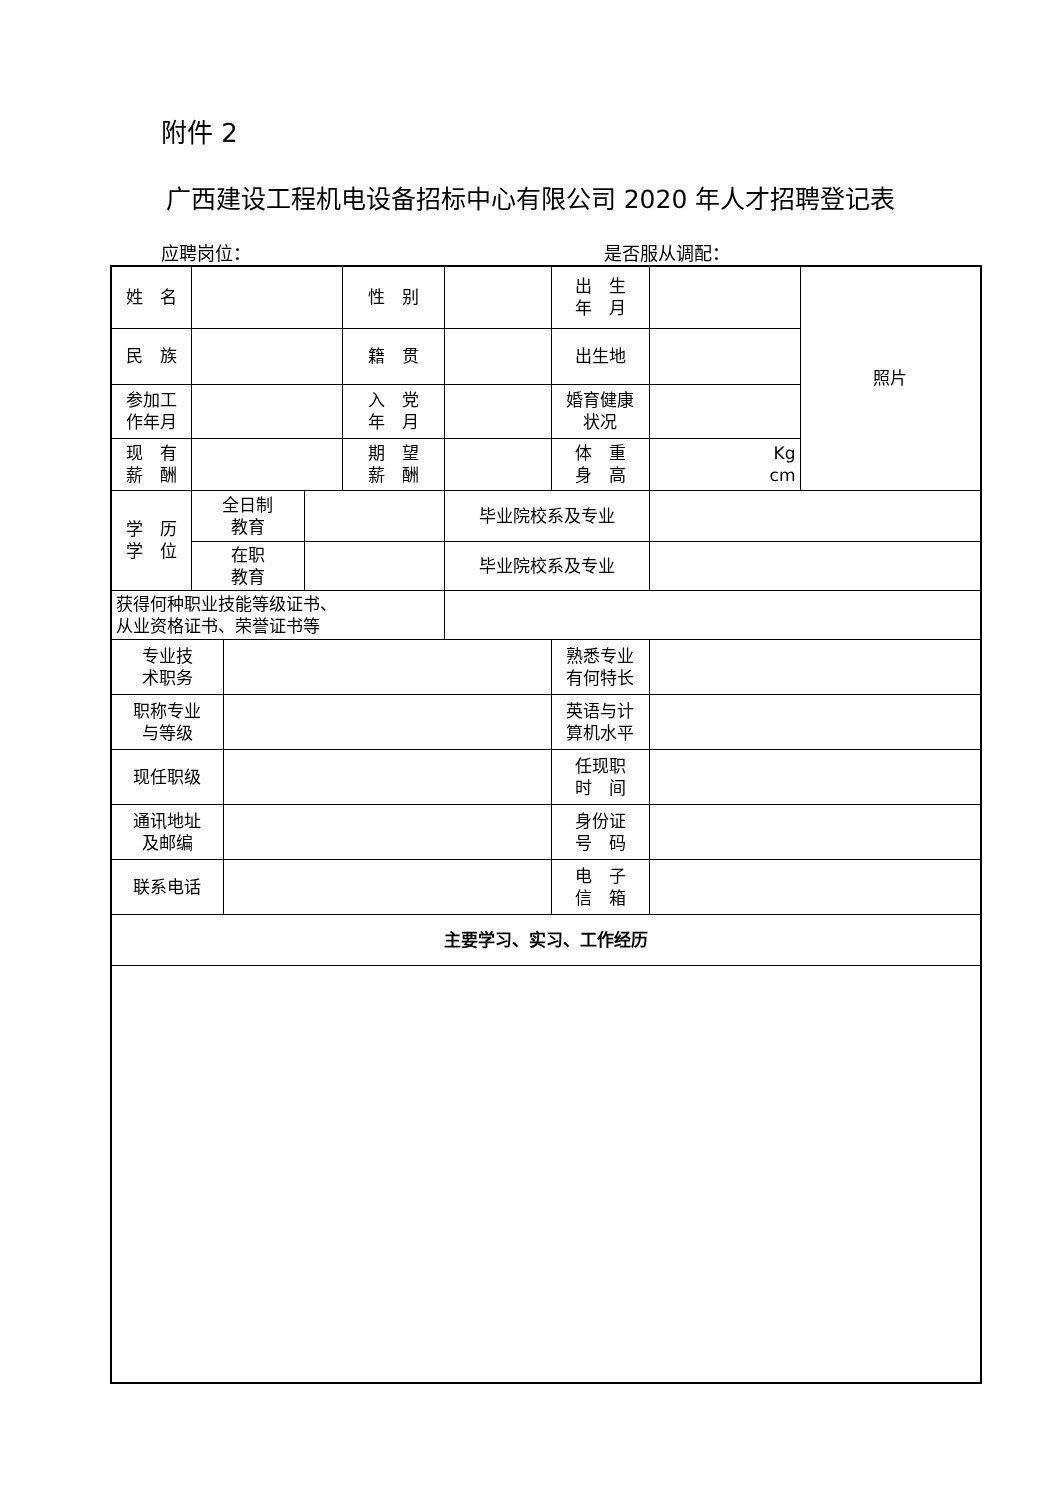附件 2
广西建设工程机电设备招标中心有限公司 2020 年人才招聘登记表
应聘岗位： 是否服从调配：
| 姓 名 | | | | 性 别 | | 出 生 年 月 | | 照片 |
| 民 族 | | | | 籍 贯 | | 出生地 | | |
| 参加工 作年月 | | | | 入 党 年 月 | | 婚育健康 状况 | | |
| 现 有 薪 酬 | | | | 期 望 薪 酬 | | 体 重 身 高 | Kg cm | |
| 学 历 学 位 | 全日制 教育 | | | | 毕业院校系及专业 | | | |
| | 在职 教育 | | | | 毕业院校系及专业 | | | |
| 获得何种职业技能等级证书、 从业资格证书、荣誉证书等 | | | | | | | | |
| 专业技 术职务 | | | | | | 熟悉专业 有何特长 | | |
| 职称专业 与等级 | | | | | | 英语与计 算机水平 | | |
| 现任职级 | | | | | | 任现职 时 间 | | |
| 通讯地址 及邮编 | | | | | | 身份证 号 码 | | |
| 联系电话 | | | | | | 电 子 信 箱 | | |
| 主要学习、实习、工作经历 | | | | | | | | |